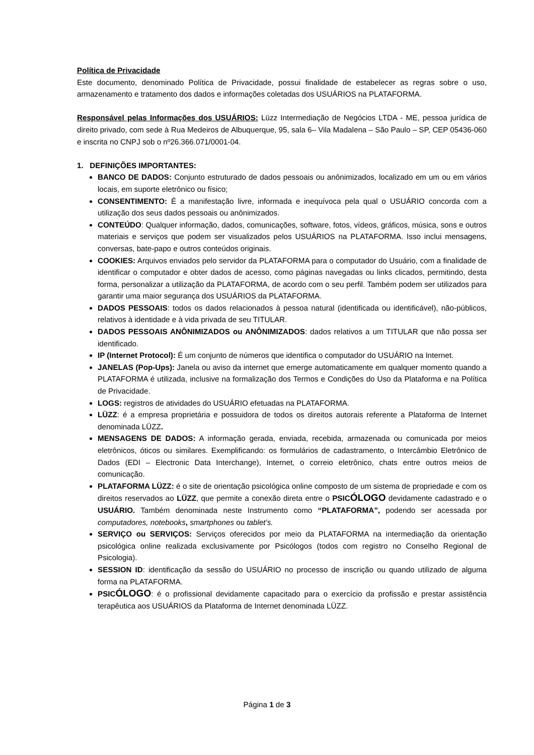Política de Privacidade
Este documento, denominado Política de Privacidade, possui finalidade de estabelecer as regras sobre o uso, armazenamento e tratamento dos dados e informações coletadas dos USUÁRIOS na PLATAFORMA.
Responsável pelas Informações dos USUÁRIOS: Lüzz Intermediação de Negócios LTDA - ME, pessoa jurídica de direito privado, com sede à Rua Medeiros de Albuquerque, 95, sala 6– Vila Madalena – São Paulo – SP, CEP 05436-060 e inscrita no CNPJ sob o nº26.366.071/0001-04.
1. DEFINIÇÕES IMPORTANTES:
BANCO DE DADOS: Conjunto estruturado de dados pessoais ou anônimizados, localizado em um ou em vários locais, em suporte eletrônico ou físico;
CONSENTIMENTO: É a manifestação livre, informada e inequívoca pela qual o USUÁRIO concorda com a utilização dos seus dados pessoais ou anônimizados.
CONTEÚDO: Qualquer informação, dados, comunicações, software, fotos, vídeos, gráficos, música, sons e outros materiais e serviços que podem ser visualizados pelos USUÁRIOS na PLATAFORMA. Isso inclui mensagens, conversas, bate-papo e outros conteúdos originais.
COOKIES: Arquivos enviados pelo servidor da PLATAFORMA para o computador do Usuário, com a finalidade de identificar o computador e obter dados de acesso, como páginas navegadas ou links clicados, permitindo, desta forma, personalizar a utilização da PLATAFORMA, de acordo com o seu perfil. Também podem ser utilizados para garantir uma maior segurança dos USUÁRIOS da PLATAFORMA.
DADOS PESSOAIS: todos os dados relacionados à pessoa natural (identificada ou identificável), não-públicos, relativos à identidade e à vida privada de seu TITULAR.
DADOS PESSOAIS ANÔNIMIZADOS ou ANÔNIMIZADOS: dados relativos a um TITULAR que não possa ser identificado.
IP (Internet Protocol): É um conjunto de números que identifica o computador do USUÁRIO na Internet.
JANELAS (Pop-Ups): Janela ou aviso da internet que emerge automaticamente em qualquer momento quando a PLATAFORMA é utilizada, inclusive na formalização dos Termos e Condições do Uso da Plataforma e na Política de Privacidade.
LOGS: registros de atividades do USUÁRIO efetuadas na PLATAFORMA.
LÜZZ: é a empresa proprietária e possuidora de todos os direitos autorais referente a Plataforma de Internet denominada LÜZZ.
MENSAGENS DE DADOS: A informação gerada, enviada, recebida, armazenada ou comunicada por meios eletrônicos, óticos ou similares. Exemplificando: os formulários de cadastramento, o Intercâmbio Eletrônico de Dados (EDI – Electronic Data Interchange), Internet, o correio eletrônico, chats entre outros meios de comunicação.
PLATAFORMA LÜZZ: é o site de orientação psicológica online composto de um sistema de propriedade e com os direitos reservados ao LÜZZ, que permite a conexão direta entre o PSICÓLOGO devidamente cadastrado e o USUÁRIO. Também denominada neste Instrumento como “PLATAFORMA”, podendo ser acessada por computadores, notebooks, smartphones ou tablet’s.
SERVIÇO ou SERVIÇOS: Serviços oferecidos por meio da PLATAFORMA na intermediação da orientação psicológica online realizada exclusivamente por Psicólogos (todos com registro no Conselho Regional de Psicologia).
SESSION ID: identificação da sessão do USUÁRIO no processo de inscrição ou quando utilizado de alguma forma na PLATAFORMA.
PSICÓLOGO: é o profissional devidamente capacitado para o exercício da profissão e prestar assistência terapêutica aos USUÁRIOS da Plataforma de Internet denominada LÜZZ.
Página 1 de 3